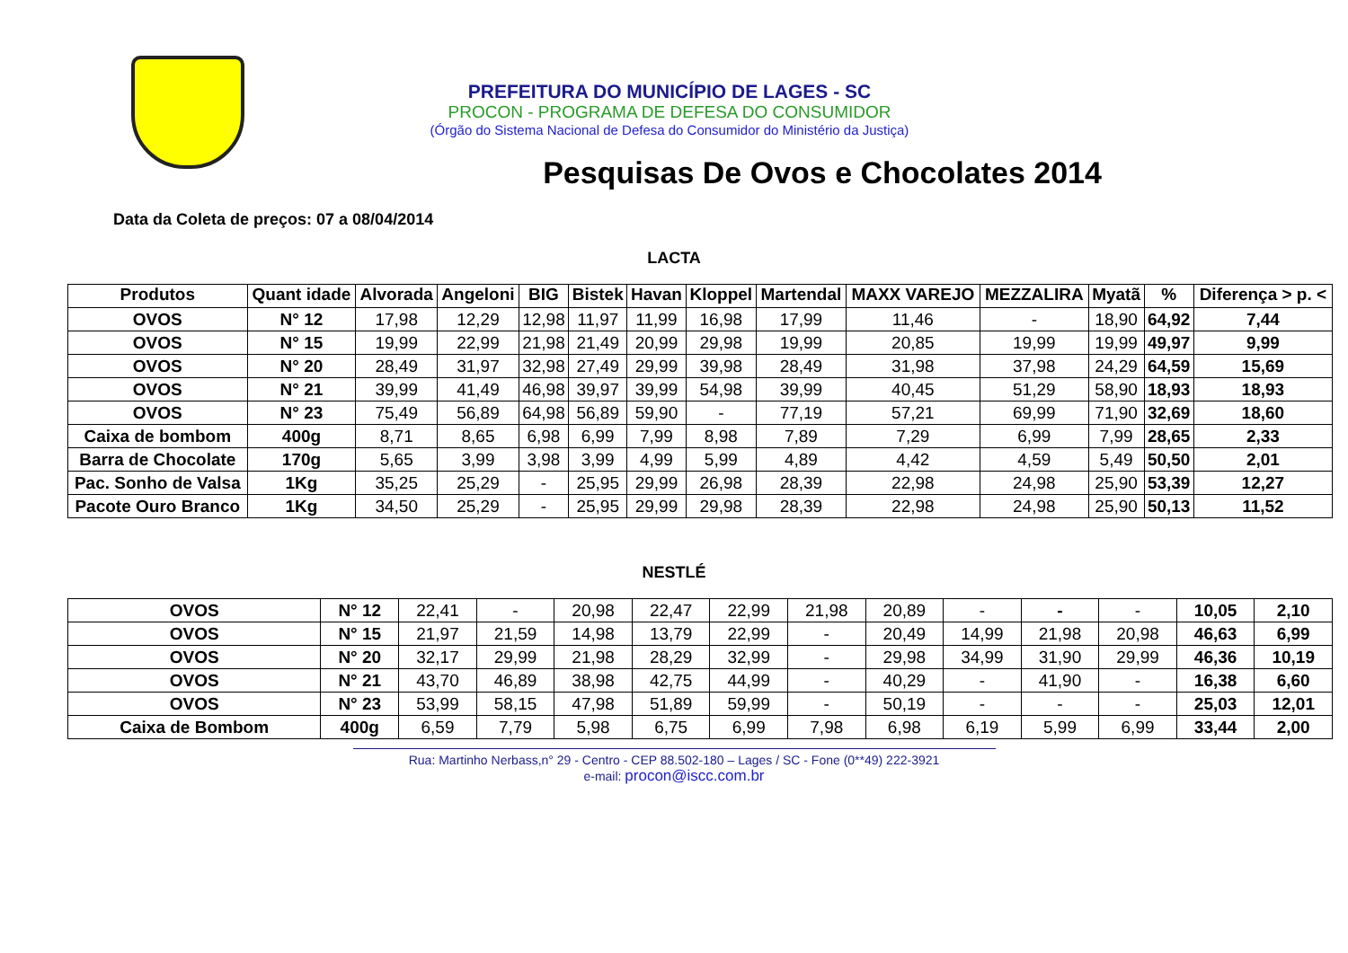PREFEITURA DO MUNICÍPIO DE LAGES - SC
PROCON - PROGRAMA DE DEFESA DO CONSUMIDOR
(Órgão do Sistema Nacional de Defesa do Consumidor do Ministério da Justiça)
Pesquisas De Ovos e Chocolates 2014
Data da Coleta de preços: 07 a 08/04/2014
LACTA
| Produtos | Quant idade | Alvorada | Angeloni | BIG | Bistek | Havan | Kloppel | Martendal | MAXX VAREJO | MEZZALIRA | Myatã | % | Diferença > p. < |
| --- | --- | --- | --- | --- | --- | --- | --- | --- | --- | --- | --- | --- | --- |
| OVOS | N° 12 | 17,98 | 12,29 | 12,98 | 11,97 | 11,99 | 16,98 | 17,99 | 11,46 | - | 18,90 | 64,92 | 7,44 |
| OVOS | N° 15 | 19,99 | 22,99 | 21,98 | 21,49 | 20,99 | 29,98 | 19,99 | 20,85 | 19,99 | 19,99 | 49,97 | 9,99 |
| OVOS | N° 20 | 28,49 | 31,97 | 32,98 | 27,49 | 29,99 | 39,98 | 28,49 | 31,98 | 37,98 | 24,29 | 64,59 | 15,69 |
| OVOS | N° 21 | 39,99 | 41,49 | 46,98 | 39,97 | 39,99 | 54,98 | 39,99 | 40,45 | 51,29 | 58,90 | 18,93 | 18,93 |
| OVOS | N° 23 | 75,49 | 56,89 | 64,98 | 56,89 | 59,90 | - | 77,19 | 57,21 | 69,99 | 71,90 | 32,69 | 18,60 |
| Caixa de bombom | 400g | 8,71 | 8,65 | 6,98 | 6,99 | 7,99 | 8,98 | 7,89 | 7,29 | 6,99 | 7,99 | 28,65 | 2,33 |
| Barra de Chocolate | 170g | 5,65 | 3,99 | 3,98 | 3,99 | 4,99 | 5,99 | 4,89 | 4,42 | 4,59 | 5,49 | 50,50 | 2,01 |
| Pac. Sonho de Valsa | 1Kg | 35,25 | 25,29 | - | 25,95 | 29,99 | 26,98 | 28,39 | 22,98 | 24,98 | 25,90 | 53,39 | 12,27 |
| Pacote Ouro Branco | 1Kg | 34,50 | 25,29 | - | 25,95 | 29,99 | 29,98 | 28,39 | 22,98 | 24,98 | 25,90 | 50,13 | 11,52 |
NESTLÉ
| OVOS | N° 12 | 22,41 | - | 20,98 | 22,47 | 22,99 | 21,98 | 20,89 | - | - | - | 10,05 | 2,10 |
| OVOS | N° 15 | 21,97 | 21,59 | 14,98 | 13,79 | 22,99 | - | 20,49 | 14,99 | 21,98 | 20,98 | 46,63 | 6,99 |
| OVOS | N° 20 | 32,17 | 29,99 | 21,98 | 28,29 | 32,99 | - | 29,98 | 34,99 | 31,90 | 29,99 | 46,36 | 10,19 |
| OVOS | N° 21 | 43,70 | 46,89 | 38,98 | 42,75 | 44,99 | - | 40,29 | - | 41,90 | - | 16,38 | 6,60 |
| OVOS | N° 23 | 53,99 | 58,15 | 47,98 | 51,89 | 59,99 | - | 50,19 | - | - | - | 25,03 | 12,01 |
| Caixa de Bombom | 400g | 6,59 | 7,79 | 5,98 | 6,75 | 6,99 | 7,98 | 6,98 | 6,19 | 5,99 | 6,99 | 33,44 | 2,00 |
Rua: Martinho Nerbass,n° 29 - Centro - CEP 88.502-180 – Lages / SC - Fone (0**49) 222-3921
e-mail: procon@iscc.com.br